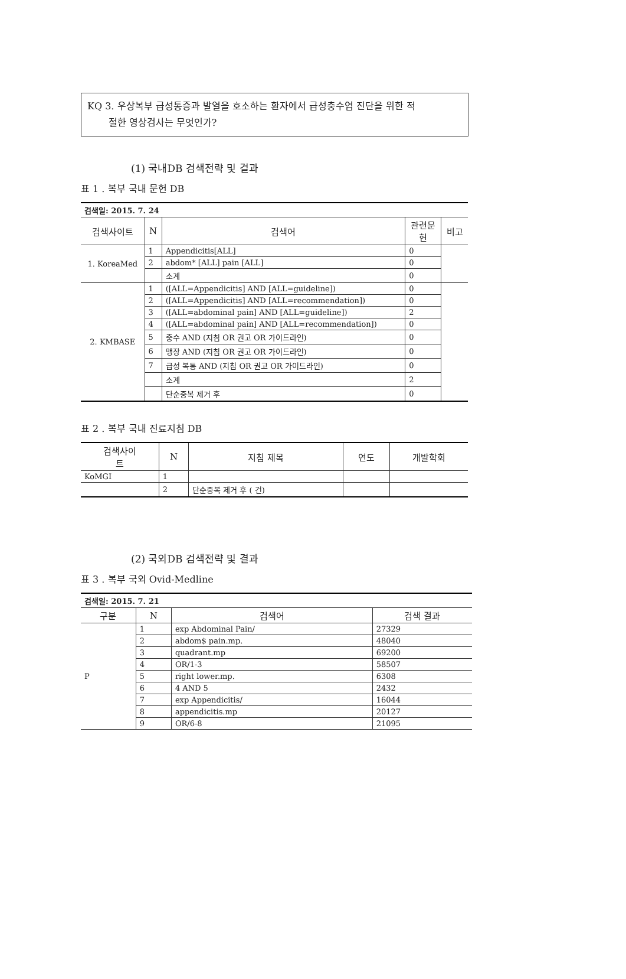KQ 3. 우상복부 급성통증과 발열을 호소하는 환자에서 급성충수염 진단을 위한 적
절한 영상검사는 무엇인가?
(1) 국내DB 검색전략 및 결과
표 1 . 복부 국내 문헌 DB
| 검색일: 2015. 7. 24 | | | | |
| 검색사이트 | N | 검색어 | 관련문 헌 | 비고 |
| 1. KoreaMed | 1 | Appendicitis[ALL] | 0 | |
| | 2 | abdom* [ALL] pain [ALL] | 0 | |
| | | 소계 | 0 | |
| 2. KMBASE | 1 | ([ALL=Appendicitis] AND [ALL=guideline]) | 0 | |
| | 2 | ([ALL=Appendicitis] AND [ALL=recommendation]) | 0 | |
| | 3 | ([ALL=abdominal pain] AND [ALL=guideline]) | 2 | |
| | 4 | ([ALL=abdominal pain] AND [ALL=recommendation]) | 0 | |
| | 5 | 충수 AND (지침 OR 권고 OR 가이드라인) | 0 | |
| | 6 | 맹장 AND (지침 OR 권고 OR 가이드라인) | 0 | |
| | 7 | 급성 복통 AND (지침 OR 권고 OR 가이드라인) | 0 | |
| | | 소계 | 2 | |
| | | 단순중복 제거 후 | 0 | |
표 2 . 복부 국내 진료지침 DB
| 검색사이 트 | N | 지침 제목 | 연도 | 개발학회 |
| --- | --- | --- | --- | --- |
| KoMGI | 1 | | | |
| | 2 | 단순중복 제거 후 ( 건) | | |
(2) 국외DB 검색전략 및 결과
표 3 . 복부 국외 Ovid-Medline
| 검색일: 2015. 7. 21 | | | |
| 구분 | N | 검색어 | 검색 결과 |
| P | 1 | exp Abdominal Pain/ | 27329 |
| | 2 | abdom$ pain.mp. | 48040 |
| | 3 | quadrant.mp | 69200 |
| | 4 | OR/1-3 | 58507 |
| | 5 | right lower.mp. | 6308 |
| | 6 | 4 AND 5 | 2432 |
| | 7 | exp Appendicitis/ | 16044 |
| | 8 | appendicitis.mp | 20127 |
| | 9 | OR/6-8 | 21095 |